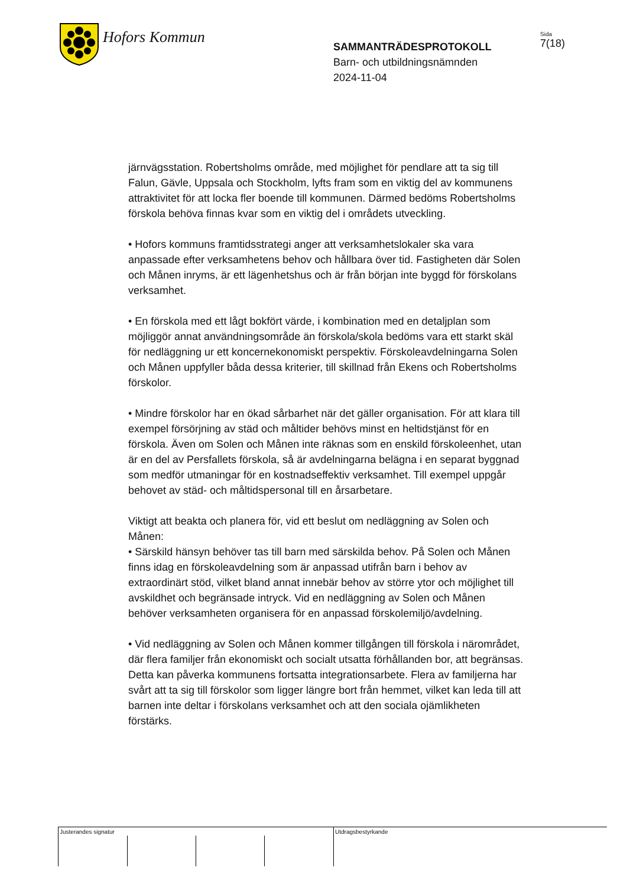Hofors Kommun
SAMMANTRÄDESPROTOKOLL
Barn- och utbildningsnämnden
2024-11-04
Sida
7(18)
järnvägsstation. Robertsholms område, med möjlighet för pendlare att ta sig till Falun, Gävle, Uppsala och Stockholm, lyfts fram som en viktig del av kommunens attraktivitet för att locka fler boende till kommunen. Därmed bedöms Robertsholms förskola behöva finnas kvar som en viktig del i områdets utveckling.
• Hofors kommuns framtidsstrategi anger att verksamhetslokaler ska vara anpassade efter verksamhetens behov och hållbara över tid. Fastigheten där Solen och Månen inryms, är ett lägenhetshus och är från början inte byggd för förskolans verksamhet.
• En förskola med ett lågt bokfört värde, i kombination med en detaljplan som möjliggör annat användningsområde än förskola/skola bedöms vara ett starkt skäl för nedläggning ur ett koncernekonomiskt perspektiv. Förskoleavdelningarna Solen och Månen uppfyller båda dessa kriterier, till skillnad från Ekens och Robertsholms förskolor.
• Mindre förskolor har en ökad sårbarhet när det gäller organisation. För att klara till exempel försörjning av städ och måltider behövs minst en heltidstjänst för en förskola. Även om Solen och Månen inte räknas som en enskild förskoleenhet, utan är en del av Persfallets förskola, så är avdelningarna belägna i en separat byggnad som medför utmaningar för en kostnadseffektiv verksamhet. Till exempel uppgår behovet av städ- och måltidspersonal till en årsarbetare.
Viktigt att beakta och planera för, vid ett beslut om nedläggning av Solen och Månen:
• Särskild hänsyn behöver tas till barn med särskilda behov. På Solen och Månen finns idag en förskoleavdelning som är anpassad utifrån barn i behov av extraordinärt stöd, vilket bland annat innebär behov av större ytor och möjlighet till avskildhet och begränsade intryck. Vid en nedläggning av Solen och Månen behöver verksamheten organisera för en anpassad förskolemiljö/avdelning.
• Vid nedläggning av Solen och Månen kommer tillgången till förskola i närområdet, där flera familjer från ekonomiskt och socialt utsatta förhållanden bor, att begränsas. Detta kan påverka kommunens fortsatta integrationsarbete. Flera av familjerna har svårt att ta sig till förskolor som ligger längre bort från hemmet, vilket kan leda till att barnen inte deltar i förskolans verksamhet och att den sociala ojämlikheten förstärks.
Justerandes signatur Utdragsbestyrkande